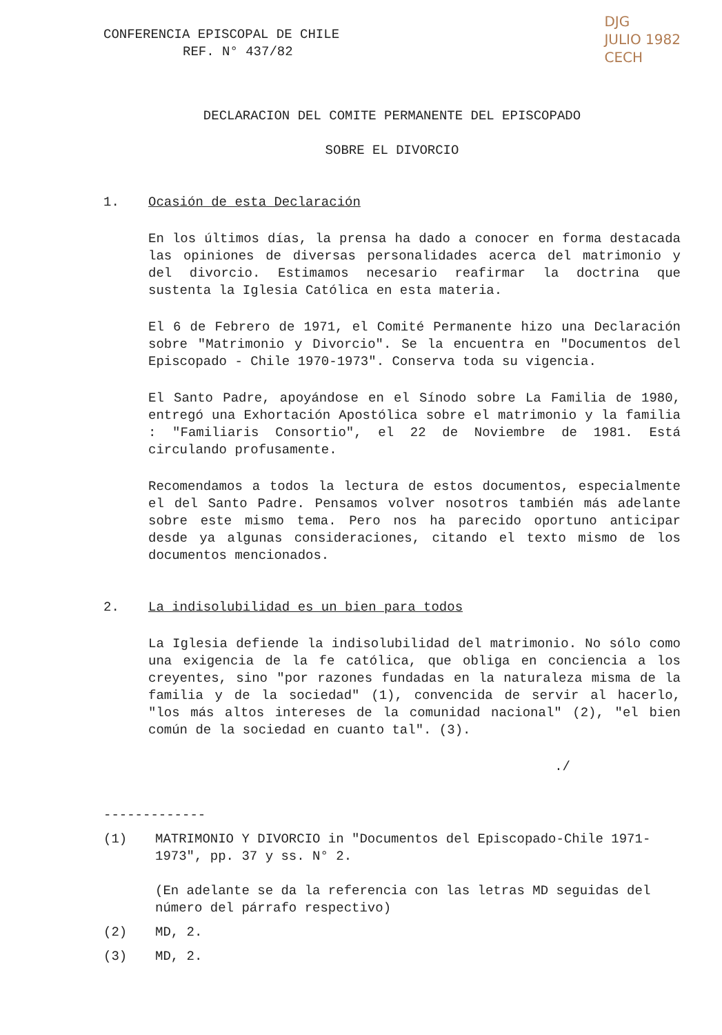CONFERENCIA EPISCOPAL DE CHILE
REF. N° 437/82
DJG
JULIO 1982
CECH
DECLARACION DEL COMITE PERMANENTE DEL EPISCOPADO
SOBRE EL DIVORCIO
1. Ocasión de esta Declaración
En los últimos días, la prensa ha dado a conocer en forma destacada las opiniones de diversas personalidades acerca del matrimonio y del divorcio. Estimamos necesario reafirmar la doctrina que sustenta la Iglesia Católica en esta materia.
El 6 de Febrero de 1971, el Comité Permanente hizo una Declaración sobre "Matrimonio y Divorcio". Se la encuentra en "Documentos del Episcopado - Chile 1970-1973". Conserva toda su vigencia.
El Santo Padre, apoyándose en el Sínodo sobre La Familia de 1980, entregó una Exhortación Apostólica sobre el matrimonio y la familia : "Familiaris Consortio", el 22 de Noviembre de 1981. Está circulando profusamente.
Recomendamos a todos la lectura de estos documentos, especialmente el del Santo Padre. Pensamos volver nosotros también más adelante sobre este mismo tema. Pero nos ha parecido oportuno anticipar desde ya algunas consideraciones, citando el texto mismo de los documentos mencionados.
2. La indisolubilidad es un bien para todos
La Iglesia defiende la indisolubilidad del matrimonio. No sólo como una exigencia de la fe católica, que obliga en conciencia a los creyentes, sino "por razones fundadas en la naturaleza misma de la familia y de la sociedad" (1), convencida de servir al hacerlo, "los más altos intereses de la comunidad nacional" (2), "el bien común de la sociedad en cuanto tal". (3).
./
-------------
(1) MATRIMONIO Y DIVORCIO in "Documentos del Episcopado-Chile 1971-1973", pp. 37 y ss. N° 2.
(En adelante se da la referencia con las letras MD seguidas del número del párrafo respectivo)
(2) MD, 2.
(3) MD, 2.